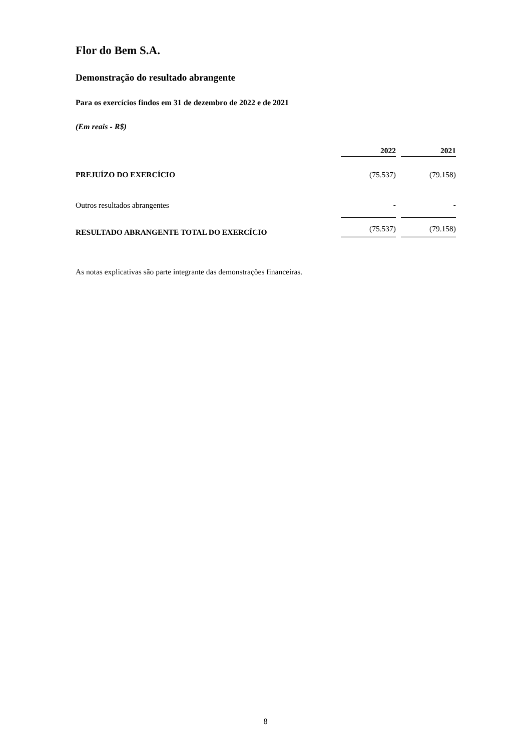Flor do Bem S.A.
Demonstração do resultado abrangente
Para os exercícios findos em 31 de dezembro de 2022 e de 2021
(Em reais - R$)
| | 2022 | | 2021 |
| PREJUÍZO DO EXERCÍCIO | (75.537) | | (79.158) |
| Outros resultados abrangentes | - | | - |
| RESULTADO ABRANGENTE TOTAL DO EXERCÍCIO | (75.537) | | (79.158) |
As notas explicativas são parte integrante das demonstrações financeiras.
8